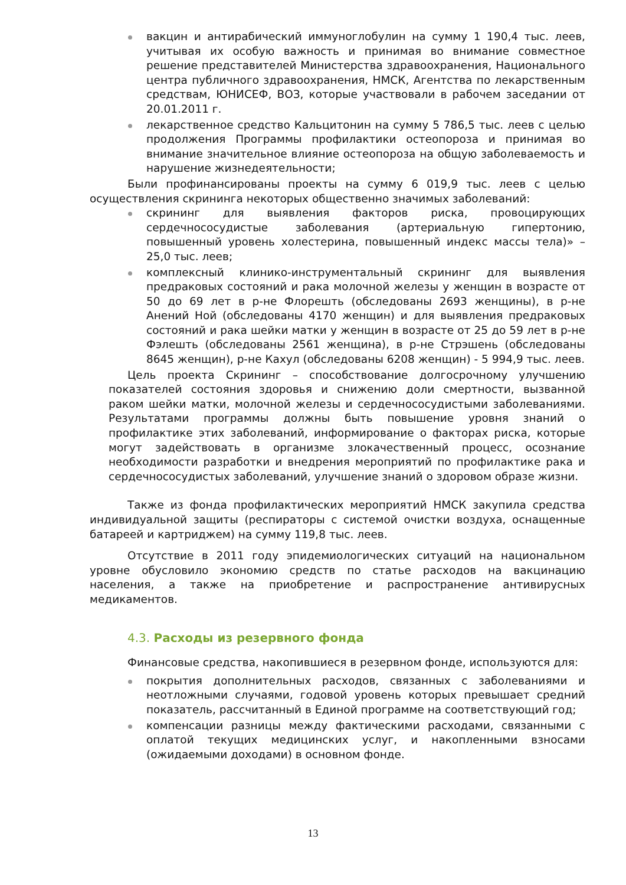вакцин и антирабический иммуноглобулин на сумму 1 190,4 тыс. леев, учитывая их особую важность и принимая во внимание совместное решение представителей Министерства здравоохранения, Национального центра публичного здравоохранения, НМСК, Агентства по лекарственным средствам, ЮНИСЕФ, ВОЗ, которые участвовали в рабочем заседании от 20.01.2011 г.
лекарственное средство Кальцитонин на сумму 5 786,5 тыс. леев с целью продолжения Программы профилактики остеопороза и принимая во внимание значительное влияние остеопороза на общую заболеваемость и нарушение жизнедеятельности;
Были профинансированы проекты на сумму 6 019,9 тыс. леев с целью осуществления скрининга некоторых общественно значимых заболеваний:
скрининг для выявления факторов риска, провоцирующих сердечнососудистые заболевания (артериальную гипертонию, повышенный уровень холестерина, повышенный индекс массы тела)» – 25,0 тыс. леев;
комплексный клинико-инструментальный скрининг для выявления предраковых состояний и рака молочной железы у женщин в возрасте от 50 до 69 лет в р-не Флорешть (обследованы 2693 женщины), в р-не Анений Ной (обследованы 4170 женщин) и для выявления предраковых состояний и рака шейки матки у женщин в возрасте от 25 до 59 лет в р-не Фэлешть (обследованы 2561 женщина), в р-не Стрэшень (обследованы 8645 женщин), р-не Кахул (обследованы 6208 женщин) - 5 994,9 тыс. леев.
Цель проекта Скрининг – способствование долгосрочному улучшению показателей состояния здоровья и снижению доли смертности, вызванной раком шейки матки, молочной железы и сердечнососудистыми заболеваниями. Результатами программы должны быть повышение уровня знаний о профилактике этих заболеваний, информирование о факторах риска, которые могут задействовать в организме злокачественный процесс, осознание необходимости разработки и внедрения мероприятий по профилактике рака и сердечнососудистых заболеваний, улучшение знаний о здоровом образе жизни.
Также из фонда профилактических мероприятий НМСК закупила средства индивидуальной защиты (респираторы с системой очистки воздуха, оснащенные батареей и картриджем) на сумму 119,8 тыс. леев.
Отсутствие в 2011 году эпидемиологических ситуаций на национальном уровне обусловило экономию средств по статье расходов на вакцинацию населения, а также на приобретение и распространение антивирусных медикаментов.
4.3. Расходы из резервного фонда
Финансовые средства, накопившиеся в резервном фонде, используются для:
покрытия дополнительных расходов, связанных с заболеваниями и неотложными случаями, годовой уровень которых превышает средний показатель, рассчитанный в Единой программе на соответствующий год;
компенсации разницы между фактическими расходами, связанными с оплатой текущих медицинских услуг, и накопленными взносами (ожидаемыми доходами) в основном фонде.
13